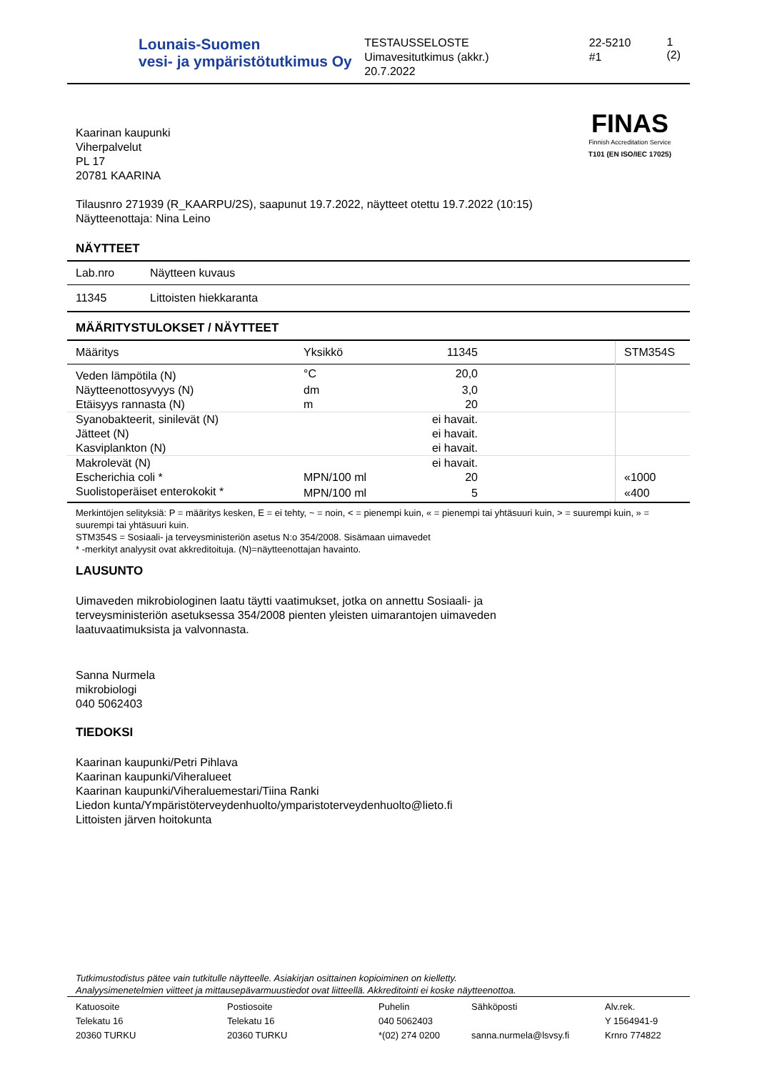Lounais-Suomen
vesi- ja ympäristötutkimus Oy
TESTAUSSELOSTE
Uimavesitutkimus (akkr.)
20.7.2022
22-5210
#1
1 (2)
Kaarinan kaupunki
Viherpalvelut
PL 17
20781 KAARINA
FINAS
Finnish Accreditation Service
T101 (EN ISO/IEC 17025)
Tilausnro 271939 (R_KAARPU/2S), saapunut 19.7.2022, näytteet otettu 19.7.2022 (10:15)
Näytteenottaja: Nina Leino
NÄYTTEET
| Lab.nro | Näytteen kuvaus |
| --- | --- |
| 11345 | Littoisten hiekkaranta |
MÄÄRITYSTULOKSET / NÄYTTEET
| Määritys | Yksikkö | 11345 | | STM354S |
| --- | --- | --- | --- | --- |
| Veden lämpötila (N) | °C | 20,0 | | |
| Näytteenottosyvyys (N) | dm | 3,0 | | |
| Etäisyys rannasta (N) | m | 20 | | |
| Syanobakteerit, sinilevät (N) | | ei havait. | | |
| Jätteet (N) | | ei havait. | | |
| Kasviplankton (N) | | ei havait. | | |
| Makrolevät (N) | | ei havait. | | |
| Escherichia coli * | MPN/100 ml | 20 | | «1000 |
| Suolistoperäiset enterokokit * | MPN/100 ml | 5 | | «400 |
Merkintöjen selityksiä: P = määritys kesken, E = ei tehty, ~ = noin, < = pienempi kuin, « = pienempi tai yhtäsuuri kuin, > = suurempi kuin, » = suurempi tai yhtäsuuri kuin.
STM354S = Sosiaali- ja terveysministeriön asetus N:o 354/2008. Sisämaan uimavedet
* -merkityt analyysit ovat akkreditoituja. (N)=näytteenottajan havainto.
LAUSUNTO
Uimaveden mikrobiologinen laatu täytti vaatimukset, jotka on annettu Sosiaali- ja
terveysministeriön asetuksessa 354/2008 pienten yleisten uimarantojen uimaveden
laatuvaatimuksista ja valvonnasta.
Sanna Nurmela
mikrobiologi
040 5062403
TIEDOKSI
Kaarinan kaupunki/Petri Pihlava
Kaarinan kaupunki/Viheralueet
Kaarinan kaupunki/Viheraluemestari/Tiina Ranki
Liedon kunta/Ympäristöterveydenhuolto/ymparistoterveydenhuolto@lieto.fi
Littoisten järven hoitokunta
Tutkimustodistus pätee vain tutkitulle näytteelle. Asiakirjan osittainen kopioiminen on kielletty.
Analyysimenetelmien viitteet ja mittausepävarmuustiedot ovat liitteellä. Akkreditointi ei koske näytteenottoa.
| Katuosoite Telekatu 16 20360 TURKU | Postiosoite Telekatu 16 20360 TURKU | Puhelin 040 5062403 *(02) 274 0200 | Sähköposti sanna.nurmela@lsvsy.fi | Alv.rek. Y 1564941-9 Krnro 774822 |